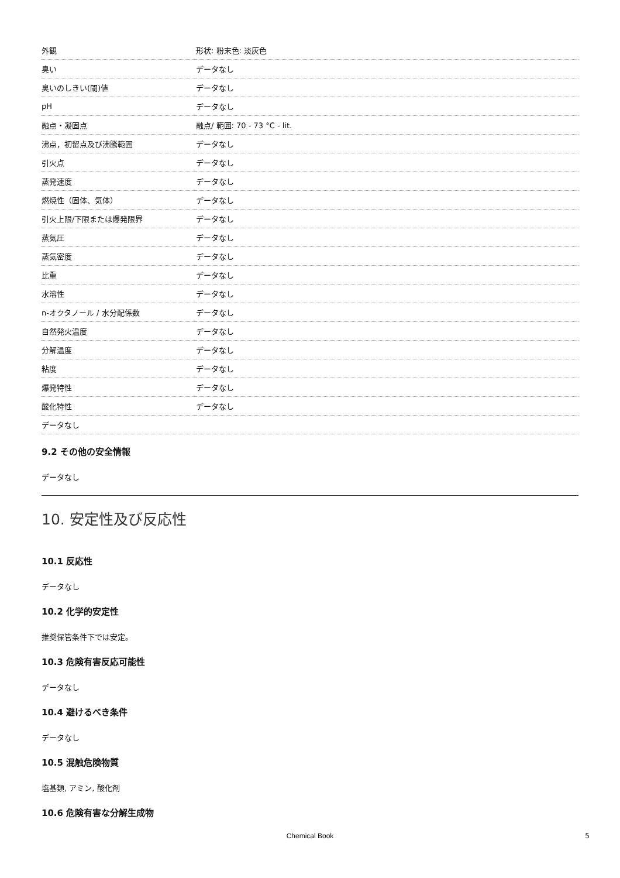| 外観 | 形状: 粉末色: 淡灰色 |
| 臭い | データなし |
| 臭いのしきい(閾)値 | データなし |
| pH | データなし |
| 融点・凝固点 | 融点/ 範囲: 70 - 73 °C - lit. |
| 沸点，初留点及び沸騰範囲 | データなし |
| 引火点 | データなし |
| 蒸発速度 | データなし |
| 燃焼性（固体、気体） | データなし |
| 引火上限/下限または爆発限界 | データなし |
| 蒸気圧 | データなし |
| 蒸気密度 | データなし |
| 比重 | データなし |
| 水溶性 | データなし |
| n-オクタノール / 水分配係数 | データなし |
| 自然発火温度 | データなし |
| 分解温度 | データなし |
| 粘度 | データなし |
| 爆発特性 | データなし |
| 酸化特性 | データなし |
| データなし | |
9.2 その他の安全情報
データなし
10. 安定性及び反応性
10.1 反応性
データなし
10.2 化学的安定性
推奨保管条件下では安定。
10.3 危険有害反応可能性
データなし
10.4 避けるべき条件
データなし
10.5 混触危険物質
塩基類, アミン, 酸化剤
10.6 危険有害な分解生成物
Chemical Book 5